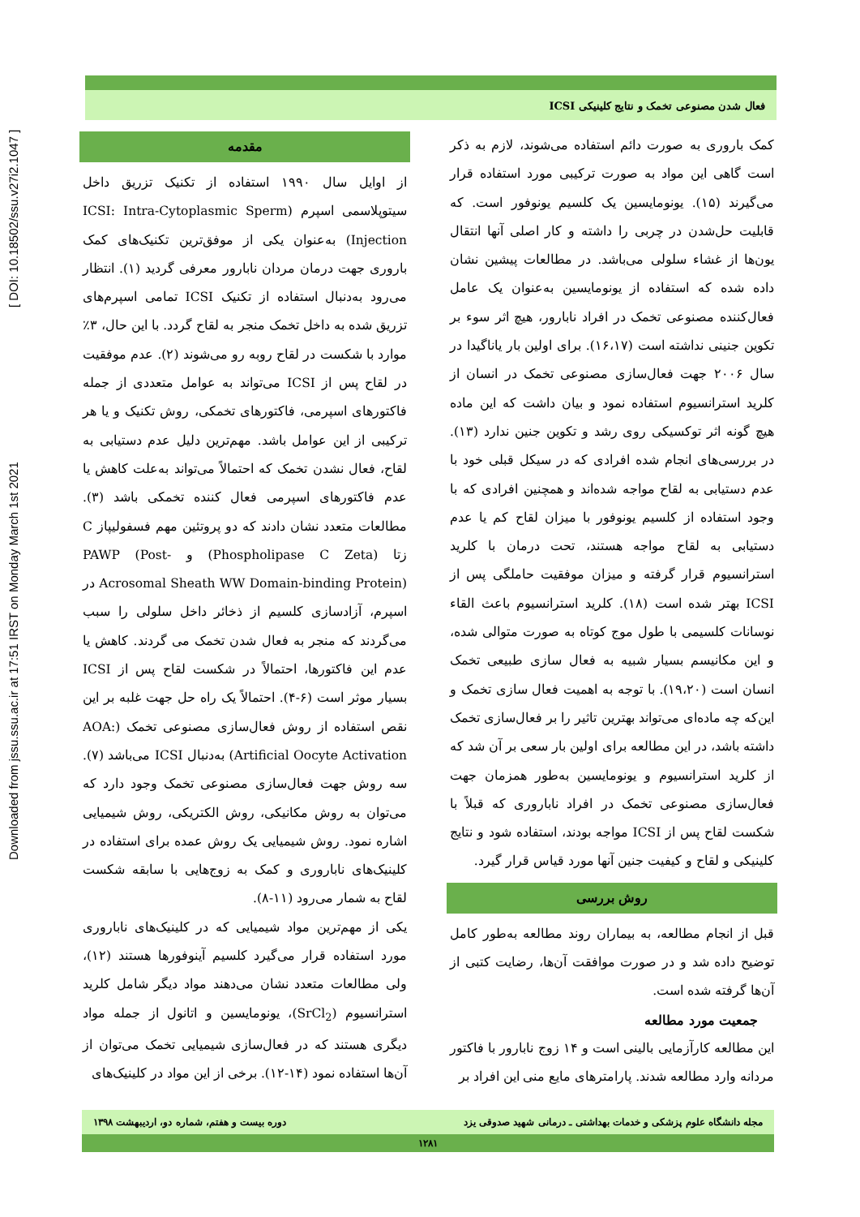Downloaded from jssu.ssu.ac.ir at 17:51 IRST on Monday March 1st 2021 [ DOI: 10.18502/ssu.v27i2.1047 ]
فعال شدن مصنوعی تخمک و نتایج کلینیکی ICSI
مقدمه
از اوایل سال ۱۹۹۰ استفاده از تکنیک تزریق داخل سیتوپلاسمی اسپرم (ICSI: Intra-Cytoplasmic Sperm Injection) به‌عنوان یکی از موفق‌ترین تکنیک‌های کمک باروری جهت درمان مردان نابارور معرفی گردید (۱). انتظار می‌رود به‌دنبال استفاده از تکنیک ICSI تمامی اسپرم‌های تزریق شده به داخل تخمک منجر به لقاح گردد. با این حال، ۳٪ موارد با شکست در لقاح روبه رو می‌شوند (۲). عدم موفقیت در لقاح پس از ICSI می‌تواند به عوامل متعددی از جمله فاکتورهای اسپرمی، فاکتورهای تخمکی، روش تکنیک و یا هر ترکیبی از این عوامل باشد. مهم‌ترین دلیل عدم دستیابی به لقاح، فعال نشدن تخمک که احتمالاً می‌تواند به‌علت کاهش یا عدم فاکتورهای اسپرمی فعال کننده تخمکی باشد (۳). مطالعات متعدد نشان دادند که دو پروتئین مهم فسفولیپاز C زتا (Phospholipase C Zeta) و PAWP (Post-Acrosomal Sheath WW Domain-binding Protein) در اسپرم، آزادسازی کلسیم از ذخائر داخل سلولی را سبب می‌گردند که منجر به فعال شدن تخمک می گردند. کاهش یا عدم این فاکتورها، احتمالاً در شکست لقاح پس از ICSI بسیار موثر است (۶-۴). احتمالاً یک راه حل جهت غلبه بر این نقص استفاده از روش فعال‌سازی مصنوعی تخمک (AOA: Artificial Oocyte Activation) به‌دنبال ICSI می‌باشد (۷). سه روش جهت فعال‌سازی مصنوعی تخمک وجود دارد که می‌توان به روش مکانیکی، روش الکتریکی، روش شیمیایی اشاره نمود. روش شیمیایی یک روش عمده برای استفاده در کلینیک‌های ناباروری و کمک به زوج‌هایی با سابقه شکست لقاح به شمار می‌رود (۱۱-۸).
یکی از مهم‌ترین مواد شیمیایی که در کلینیک‌های ناباروری مورد استفاده قرار می‌گیرد کلسیم آینوفورها هستند (۱۲)، ولی مطالعات متعدد نشان می‌دهند مواد دیگر شامل کلرید استرانسیوم (SrCl<sub>2</sub>)، یونومایسین و اتانول از جمله مواد دیگری هستند که در فعال‌سازی شیمیایی تخمک می‌توان از آن‌ها استفاده نمود (۱۴-۱۲). برخی از این مواد در کلینیک‌های
کمک باروری به صورت دائم استفاده می‌شوند، لازم به ذکر است گاهی این مواد به صورت ترکیبی مورد استفاده قرار می‌گیرند (۱۵). یونومایسین یک کلسیم یونوفور است. که قابلیت حل‌شدن در چربی را داشته و کار اصلی آنها انتقال یون‌ها از غشاء سلولی می‌باشد. در مطالعات پیشین نشان داده شده که استفاده از یونومایسین به‌عنوان یک عامل فعال‌کننده مصنوعی تخمک در افراد نابارور، هیچ اثر سوء بر تکوین جنینی نداشته است (۱۶،۱۷). برای اولین بار یاناگیدا در سال ۲۰۰۶ جهت فعال‌سازی مصنوعی تخمک در انسان از کلرید استرانسیوم استفاده نمود و بیان داشت که این ماده هیچ گونه اثر توکسیکی روی رشد و تکوین جنین ندارد (۱۳). در بررسی‌های انجام شده افرادی که در سیکل قبلی خود با عدم دستیابی به لقاح مواجه شده‌اند و همچنین افرادی که با وجود استفاده از کلسیم یونوفور با میزان لقاح کم یا عدم دستیابی به لقاح مواجه هستند، تحت درمان با کلرید استرانسیوم قرار گرفته و میزان موفقیت حاملگی پس از ICSI بهتر شده است (۱۸). کلرید استرانسیوم باعث القاء نوسانات کلسیمی با طول موج کوتاه به صورت متوالی شده، و این مکانیسم بسیار شبیه به فعال سازی طبیعی تخمک انسان است (۱۹،۲۰). با توجه به اهمیت فعال سازی تخمک و این‌که چه ماده‌ای می‌تواند بهترین تاثیر را بر فعال‌سازی تخمک داشته باشد، در این مطالعه برای اولین بار سعی بر آن شد که از کلرید استرانسیوم و یونومایسین به‌طور همزمان جهت فعال‌سازی مصنوعی تخمک در افراد ناباروری که قبلاً با شکست لقاح پس از ICSI مواجه بودند، استفاده شود و نتایج کلینیکی و لقاح و کیفیت جنین آنها مورد قیاس قرار گیرد.
روش بررسی
قبل از انجام مطالعه، به بیماران روند مطالعه به‌طور کامل توضیح داده شد و در صورت موافقت آن‌ها، رضایت کتبی از آن‌ها گرفته شده است.
جمعیت مورد مطالعه
این مطالعه کارآزمایی بالینی است و ۱۴ زوج نابارور با فاکتور مردانه وارد مطالعه شدند. پارامترهای مایع منی این افراد بر
مجله دانشگاه علوم پزشکی و خدمات بهداشتی ـ درمانی شهید صدوقی یزد دوره بیست و هفتم، شماره دو، اردیبهشت ۱۳۹۸
۱۲۸۱